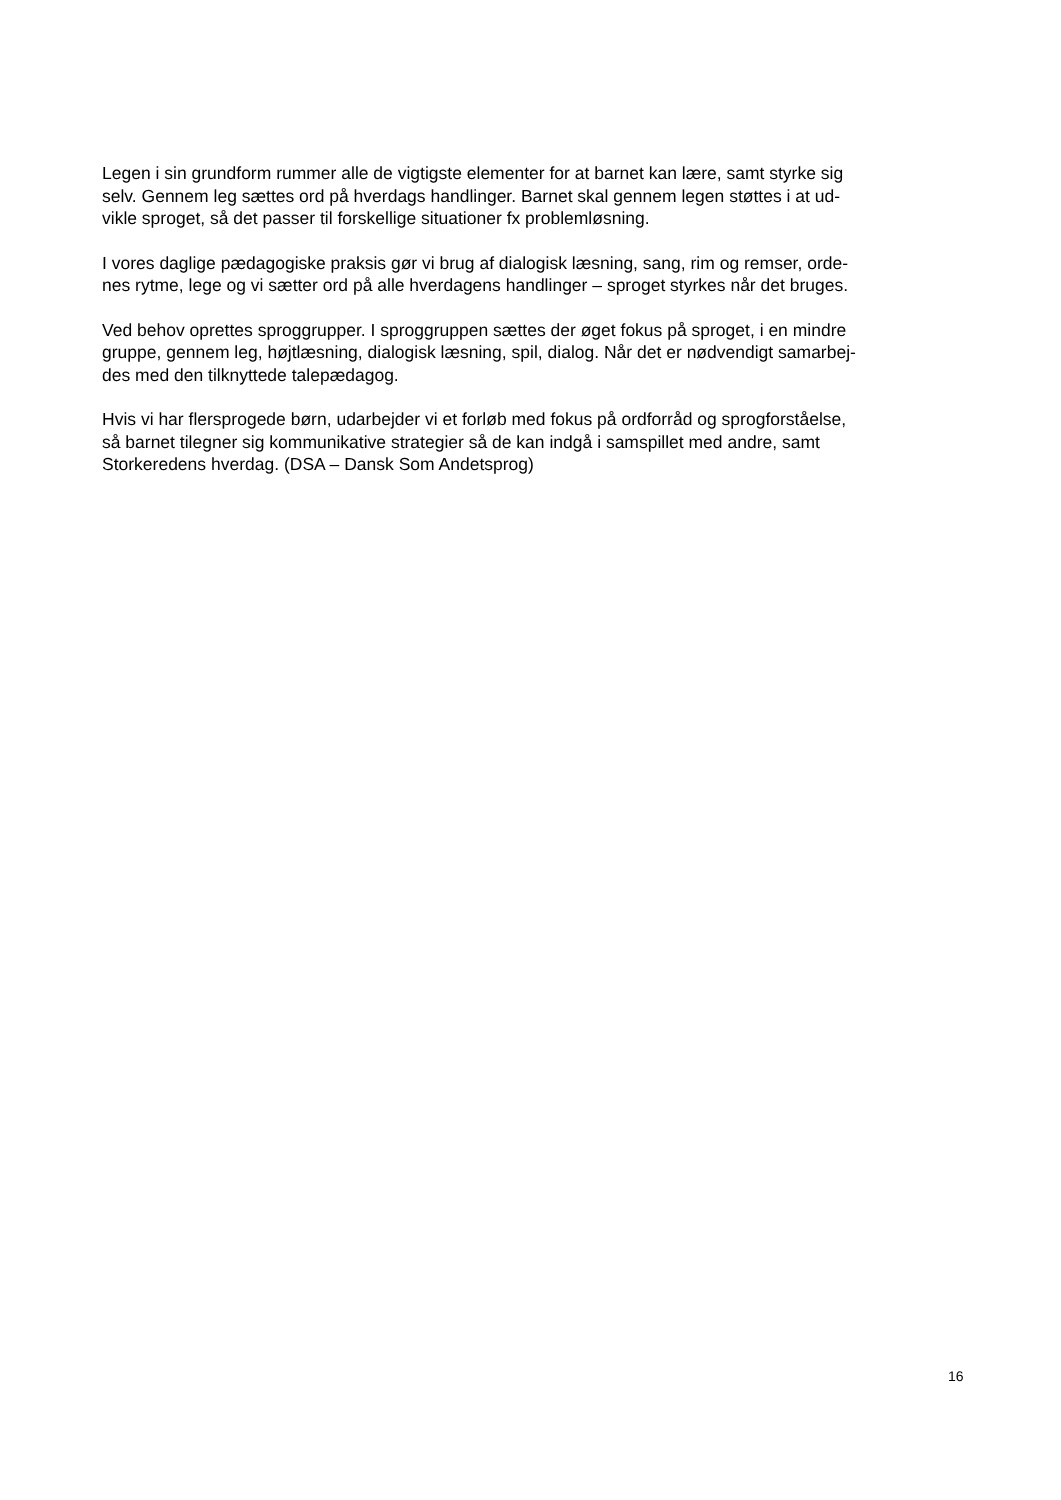Legen i sin grundform rummer alle de vigtigste elementer for at barnet kan lære, samt styrke sig
selv. Gennem leg sættes ord på hverdags handlinger. Barnet skal gennem legen støttes i at ud-
vikle sproget, så det passer til forskellige situationer fx problemløsning.
I vores daglige pædagogiske praksis gør vi brug af dialogisk læsning, sang, rim og remser, orde-
nes rytme, lege og vi sætter ord på alle hverdagens handlinger – sproget styrkes når det bruges.
Ved behov oprettes sproggrupper. I sproggruppen sættes der øget fokus på sproget, i en mindre
gruppe, gennem leg, højtlæsning, dialogisk læsning, spil, dialog. Når det er nødvendigt samarbej-
des med den tilknyttede talepædagog.
Hvis vi har flersprogede børn, udarbejder vi et forløb med fokus på ordforråd og sprogforståelse,
så barnet tilegner sig kommunikative strategier så de kan indgå i samspillet med andre, samt
Storkeredens hverdag. (DSA – Dansk Som Andetsprog)
16